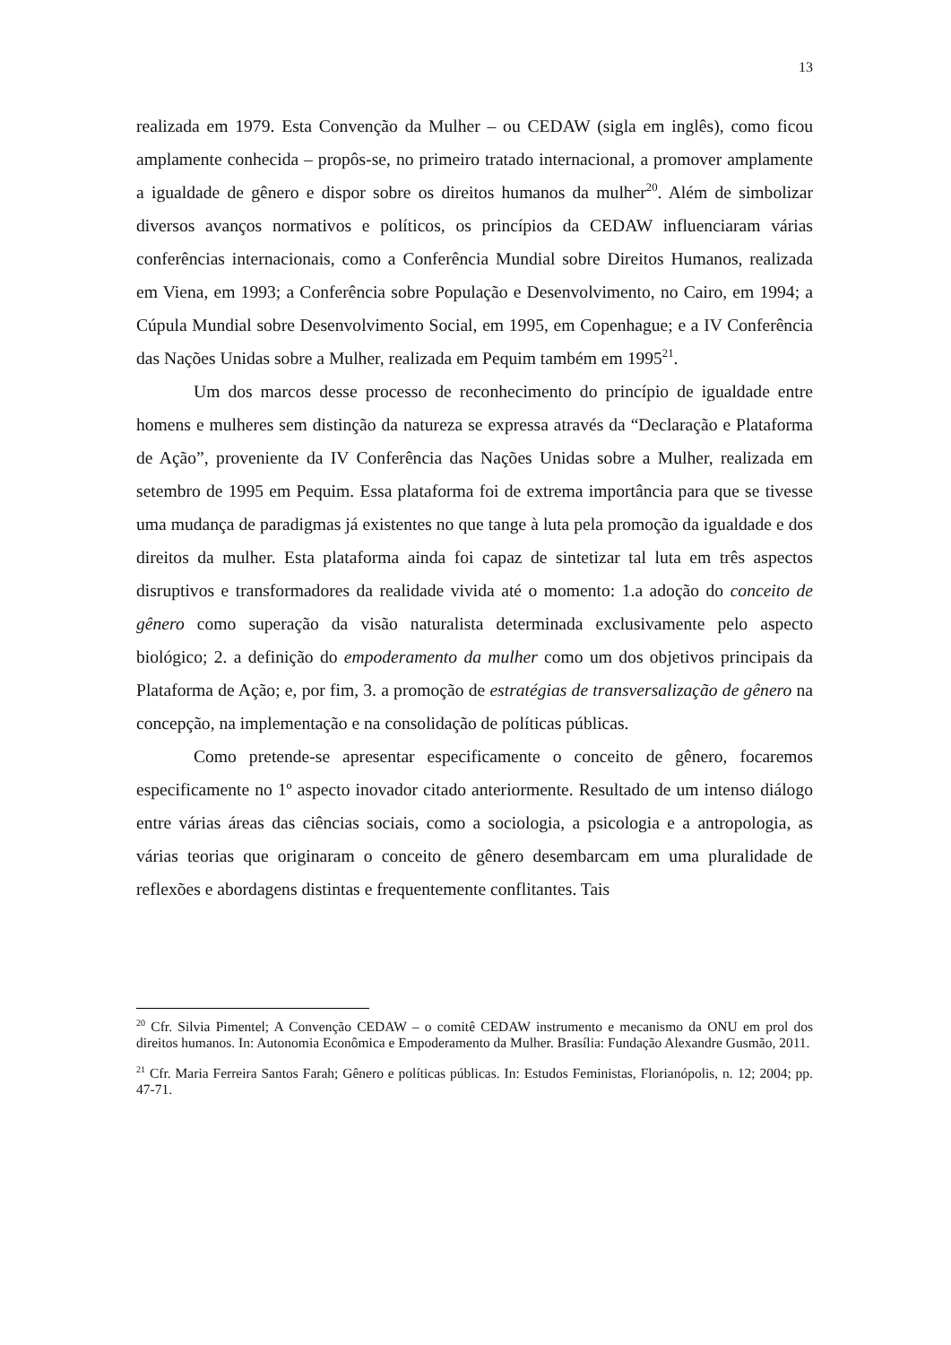13
realizada em 1979. Esta Convenção da Mulher – ou CEDAW (sigla em inglês), como ficou amplamente conhecida – propôs-se, no primeiro tratado internacional, a promover amplamente a igualdade de gênero e dispor sobre os direitos humanos da mulher<sup>20</sup>. Além de simbolizar diversos avanços normativos e políticos, os princípios da CEDAW influenciaram várias conferências internacionais, como a Conferência Mundial sobre Direitos Humanos, realizada em Viena, em 1993; a Conferência sobre População e Desenvolvimento, no Cairo, em 1994; a Cúpula Mundial sobre Desenvolvimento Social, em 1995, em Copenhague; e a IV Conferência das Nações Unidas sobre a Mulher, realizada em Pequim também em 1995<sup>21</sup>.
Um dos marcos desse processo de reconhecimento do princípio de igualdade entre homens e mulheres sem distinção da natureza se expressa através da “Declaração e Plataforma de Ação”, proveniente da IV Conferência das Nações Unidas sobre a Mulher, realizada em setembro de 1995 em Pequim. Essa plataforma foi de extrema importância para que se tivesse uma mudança de paradigmas já existentes no que tange à luta pela promoção da igualdade e dos direitos da mulher. Esta plataforma ainda foi capaz de sintetizar tal luta em três aspectos disruptivos e transformadores da realidade vivida até o momento: 1.a adoção do conceito de gênero como superação da visão naturalista determinada exclusivamente pelo aspecto biológico; 2. a definição do empoderamento da mulher como um dos objetivos principais da Plataforma de Ação; e, por fim, 3. a promoção de estratégias de transversalização de gênero na concepção, na implementação e na consolidação de políticas públicas.
Como pretende-se apresentar especificamente o conceito de gênero, focaremos especificamente no 1º aspecto inovador citado anteriormente. Resultado de um intenso diálogo entre várias áreas das ciências sociais, como a sociologia, a psicologia e a antropologia, as várias teorias que originaram o conceito de gênero desembarcam em uma pluralidade de reflexões e abordagens distintas e frequentemente conflitantes. Tais
<sup>20</sup> Cfr. Silvia Pimentel; A Convenção CEDAW – o comitê CEDAW instrumento e mecanismo da ONU em prol dos direitos humanos. In: Autonomia Econômica e Empoderamento da Mulher. Brasília: Fundação Alexandre Gusmão, 2011.
<sup>21</sup> Cfr. Maria Ferreira Santos Farah; Gênero e políticas públicas. In: Estudos Feministas, Florianópolis, n. 12; 2004; pp. 47-71.